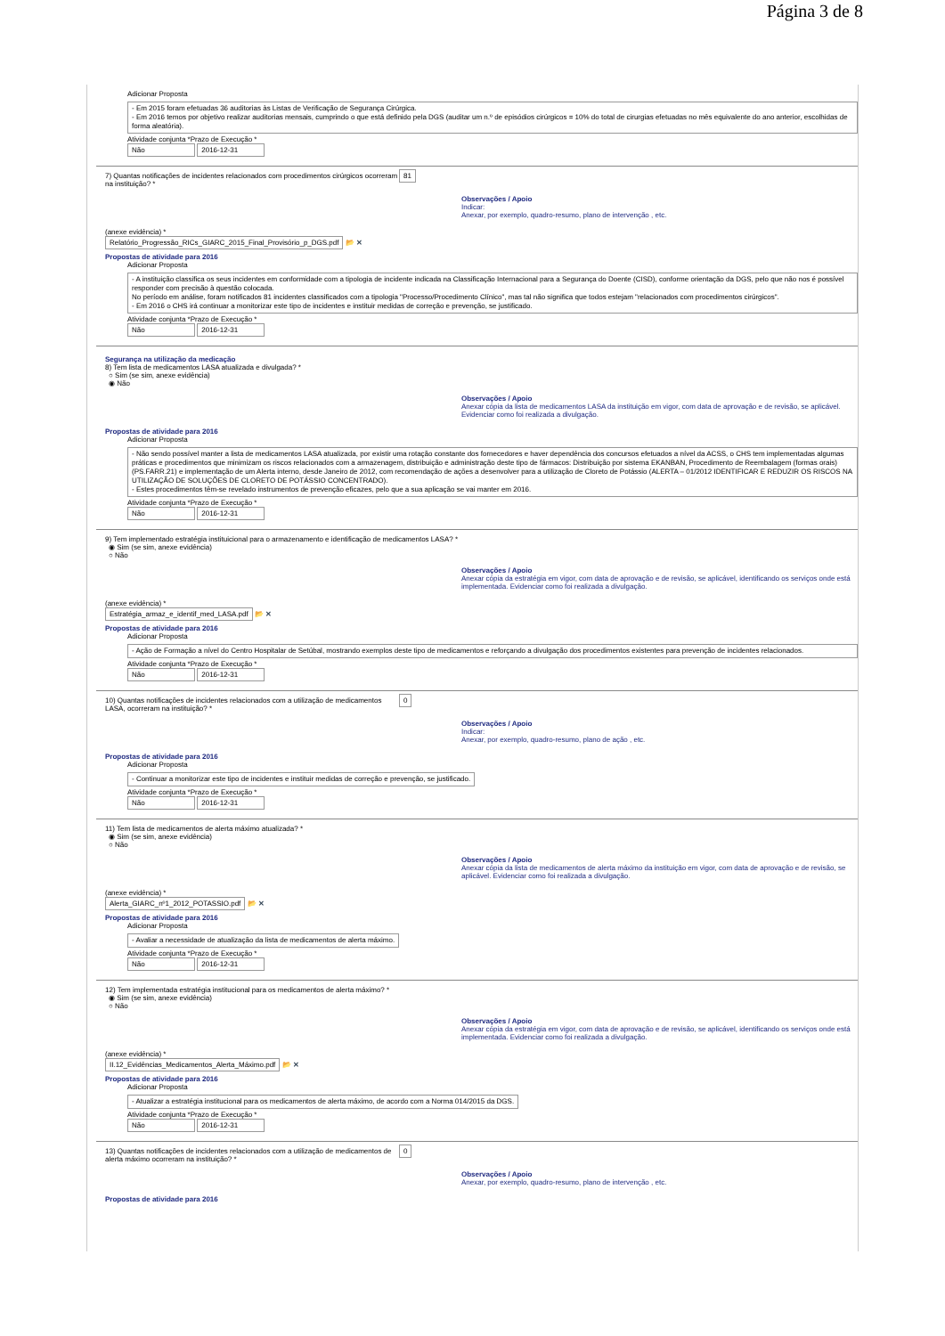Página 3 de 8
Adicionar Proposta
- Em 2015 foram efetuadas 36 auditorias às Listas de Verificação de Segurança Cirúrgica.
- Em 2016 temos por objetivo realizar auditorias mensais, cumprindo o que está definido pela DGS (auditar um n.º de episódios cirúrgicos = 10% do total de cirurgias efetuadas no mês equivalente do ano anterior, escolhidas de forma aleatória).
Atividade conjunta *Prazo de Execução *
Não 2016-12-31
7) Quantas notificações de incidentes relacionados com procedimentos cirúrgicos ocorreram na instituição? *
81
Observações / Apoio
Indicar:
Anexar, por exemplo, quadro-resumo, plano de intervenção , etc.
(anexe evidência) *
Relatório_Progressão_RICs_GIARC_2015_Final_Provisório_p_DGS.pdf 📂 ✕
Propostas de atividade para 2016
Adicionar Proposta
- A instituição classifica os seus incidentes em conformidade com a tipologia de incidente indicada na Classificação Internacional para a Segurança do Doente (CISD), conforme orientação da DGS, pelo que não nos é possível responder com precisão à questão colocada.
No período em análise, foram notificados 81 incidentes classificados com a tipologia "Processo/Procedimento Clínico", mas tal não significa que todos estejam "relacionados com procedimentos cirúrgicos".
- Em 2016 o CHS irá continuar a monitorizar este tipo de incidentes e instituir medidas de correção e prevenção, se justificado.
Atividade conjunta *Prazo de Execução *
Não 2016-12-31
Segurança na utilização da medicação
8) Tem lista de medicamentos LASA atualizada e divulgada? *
○ Sim (se sim, anexe evidência)
◉ Não
Observações / Apoio
Anexar cópia da lista de medicamentos LASA da instituição em vigor, com data de aprovação e de revisão, se aplicável.
Evidenciar como foi realizada a divulgação.
Propostas de atividade para 2016
Adicionar Proposta
- Não sendo possível manter a lista de medicamentos LASA atualizada, por existir uma rotação constante dos fornecedores e haver dependência dos concursos efetuados a nível da ACSS, o CHS tem implementadas algumas práticas e procedimentos que minimizam os riscos relacionados com a armazenagem, distribuição e administração deste tipo de fármacos: Distribuição por sistema EKANBAN, Procedimento de Reembalagem (formas orais) (PS.FARR.21) e implementação de um Alerta interno, desde Janeiro de 2012, com recomendação de ações a desenvolver para a utilização de Cloreto de Potássio (ALERTA – 01/2012 IDENTIFICAR E REDUZIR OS RISCOS NA UTILIZAÇÃO DE SOLUÇÕES DE CLORETO DE POTÁSSIO CONCENTRADO).
- Estes procedimentos têm-se revelado instrumentos de prevenção eficazes, pelo que a sua aplicação se vai manter em 2016.
Atividade conjunta *Prazo de Execução *
Não 2016-12-31
9) Tem implementado estratégia instituicional para o armazenamento e identificação de medicamentos LASA? *
◉ Sim (se sim, anexe evidência)
○ Não
Observações / Apoio
Anexar cópia da estratégia em vigor, com data de aprovação e de revisão, se aplicável, identificando os serviços onde está implementada. Evidenciar como foi realizada a divulgação.
(anexe evidência) *
Estratégia_armaz_e_identif_med_LASA.pdf 📂 ✕
Propostas de atividade para 2016
Adicionar Proposta
- Ação de Formação a nível do Centro Hospitalar de Setúbal, mostrando exemplos deste tipo de medicamentos e reforçando a divulgação dos procedimentos existentes para prevenção de incidentes relacionados.
Atividade conjunta *Prazo de Execução *
Não 2016-12-31
10) Quantas notificações de incidentes relacionados com a utilização de medicamentos LASA, ocorreram na instituição? *
0
Observações / Apoio
Indicar:
Anexar, por exemplo, quadro-resumo, plano de ação , etc.
Propostas de atividade para 2016
Adicionar Proposta
- Continuar a monitorizar este tipo de incidentes e instituir medidas de correção e prevenção, se justificado.
Atividade conjunta *Prazo de Execução *
Não 2016-12-31
11) Tem lista de medicamentos de alerta máximo atualizada? *
◉ Sim (se sim, anexe evidência)
○ Não
Observações / Apoio
Anexar cópia da lista de medicamentos de alerta máximo da instituição em vigor, com data de aprovação e de revisão, se aplicável. Evidenciar como foi realizada a divulgação.
(anexe evidência) *
Alerta_GIARC_nº1_2012_POTASSIO.pdf 📂 ✕
Propostas de atividade para 2016
Adicionar Proposta
- Avaliar a necessidade de atualização da lista de medicamentos de alerta máximo.
Atividade conjunta *Prazo de Execução *
Não 2016-12-31
12) Tem implementada estratégia institucional para os medicamentos de alerta máximo? *
◉ Sim (se sim, anexe evidência)
○ Não
Observações / Apoio
Anexar cópia da estratégia em vigor, com data de aprovação e de revisão, se aplicável, identificando os serviços onde está implementada. Evidenciar como foi realizada a divulgação.
(anexe evidência) *
II.12_Evidências_Medicamentos_Alerta_Máximo.pdf 📂 ✕
Propostas de atividade para 2016
Adicionar Proposta
- Atualizar a estratégia institucional para os medicamentos de alerta máximo, de acordo com a Norma 014/2015 da DGS.
Atividade conjunta *Prazo de Execução *
Não 2016-12-31
13) Quantas notificações de incidentes relacionados com a utilização de medicamentos de alerta máximo ocorreram na instituição? *
0
Observações / Apoio
Anexar, por exemplo, quadro-resumo, plano de intervenção , etc.
Propostas de atividade para 2016